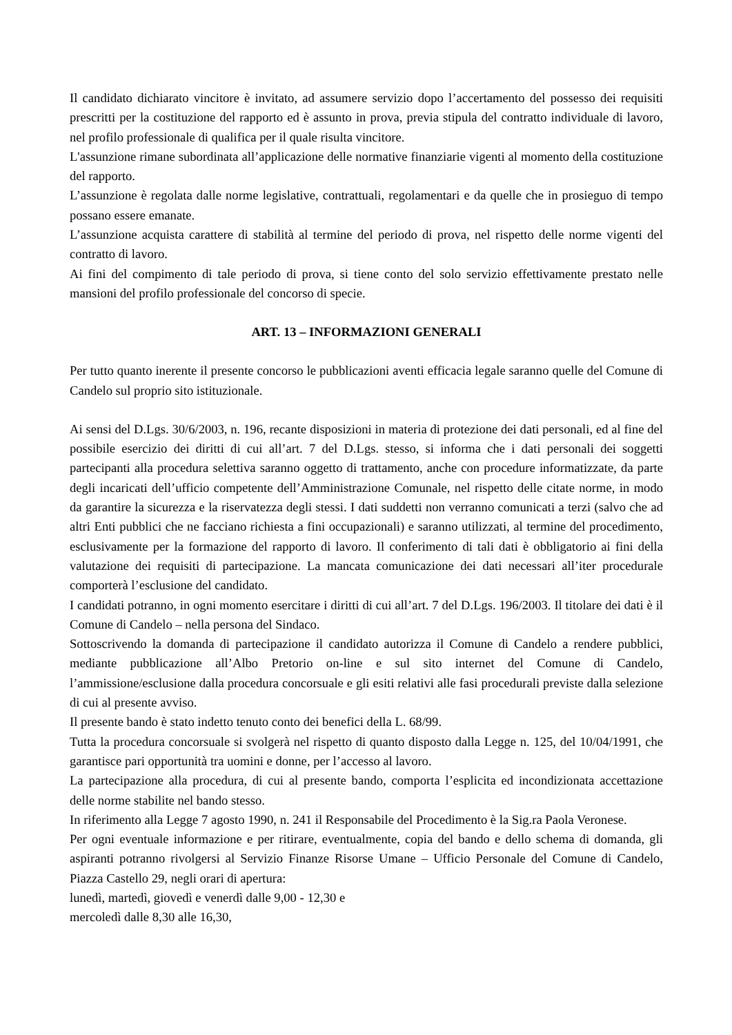Il candidato dichiarato vincitore è invitato, ad assumere servizio dopo l’accertamento del possesso dei requisiti prescritti per la costituzione del rapporto ed è assunto in prova, previa stipula del contratto individuale di lavoro, nel profilo professionale di qualifica per il quale risulta vincitore.
L'assunzione rimane subordinata all’applicazione delle normative finanziarie vigenti al momento della costituzione del rapporto.
L’assunzione è regolata dalle norme legislative, contrattuali, regolamentari e da quelle che in prosieguo di tempo possano essere emanate.
L’assunzione acquista carattere di stabilità al termine del periodo di prova, nel rispetto delle norme vigenti del contratto di lavoro.
Ai fini del compimento di tale periodo di prova, si tiene conto del solo servizio effettivamente prestato nelle mansioni del profilo professionale del concorso di specie.
ART. 13 – INFORMAZIONI GENERALI
Per tutto quanto inerente il presente concorso le pubblicazioni aventi efficacia legale saranno quelle del Comune di Candelo sul proprio sito istituzionale.
Ai sensi del D.Lgs. 30/6/2003, n. 196, recante disposizioni in materia di protezione dei dati personali, ed al fine del possibile esercizio dei diritti di cui all’art. 7 del D.Lgs. stesso, si informa che i dati personali dei soggetti partecipanti alla procedura selettiva saranno oggetto di trattamento, anche con procedure informatizzate, da parte degli incaricati dell’ufficio competente dell’Amministrazione Comunale, nel rispetto delle citate norme, in modo da garantire la sicurezza e la riservatezza degli stessi. I dati suddetti non verranno comunicati a terzi (salvo che ad altri Enti pubblici che ne facciano richiesta a fini occupazionali) e saranno utilizzati, al termine del procedimento, esclusivamente per la formazione del rapporto di lavoro. Il conferimento di tali dati è obbligatorio ai fini della valutazione dei requisiti di partecipazione. La mancata comunicazione dei dati necessari all’iter procedurale comporterà l’esclusione del candidato.
I candidati potranno, in ogni momento esercitare i diritti di cui all’art. 7 del D.Lgs. 196/2003. Il titolare dei dati è il Comune di Candelo – nella persona del Sindaco.
Sottoscrivendo la domanda di partecipazione il candidato autorizza il Comune di Candelo a rendere pubblici, mediante pubblicazione all’Albo Pretorio on-line e sul sito internet del Comune di Candelo, l’ammissione/esclusione dalla procedura concorsuale e gli esiti relativi alle fasi procedurali previste dalla selezione di cui al presente avviso.
Il presente bando è stato indetto tenuto conto dei benefici della L. 68/99.
Tutta la procedura concorsuale si svolgerà nel rispetto di quanto disposto dalla Legge n. 125, del 10/04/1991, che garantisce pari opportunità tra uomini e donne, per l’accesso al lavoro.
La partecipazione alla procedura, di cui al presente bando, comporta l’esplicita ed incondizionata accettazione delle norme stabilite nel bando stesso.
In riferimento alla Legge 7 agosto 1990, n. 241 il Responsabile del Procedimento è la Sig.ra Paola Veronese.
Per ogni eventuale informazione e per ritirare, eventualmente, copia del bando e dello schema di domanda, gli aspiranti potranno rivolgersi al Servizio Finanze Risorse Umane – Ufficio Personale del Comune di Candelo, Piazza Castello 29, negli orari di apertura:
lunedì, martedì, giovedì e venerdì dalle 9,00 - 12,30 e
mercoledì dalle 8,30 alle 16,30,